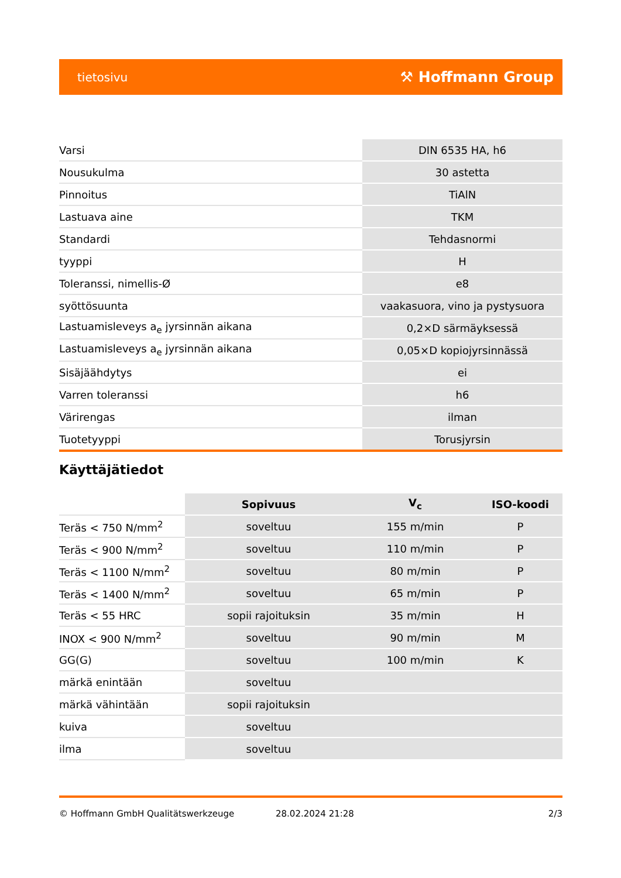tietosivu ⚒ Hoffmann Group
| Varsi | DIN 6535 HA, h6 |
| Nousukulma | 30 astetta |
| Pinnoitus | TiAlN |
| Lastuava aine | TKM |
| Standardi | Tehdasnormi |
| tyyppi | H |
| Toleranssi, nimellis-Ø | e8 |
| syöttösuunta | vaakasuora, vino ja pystysuora |
| Lastuamisleveys a<sub>e</sub> jyrsinnän aikana | 0,2×D särmäyksessä |
| Lastuamisleveys a<sub>e</sub> jyrsinnän aikana | 0,05×D kopiojyrsinnässä |
| Sisäjäähdytys | ei |
| Varren toleranssi | h6 |
| Värirengas | ilman |
| Tuotetyyppi | Torusjyrsin |
Käyttäjätiedot
| | Sopivuus | V<sub>c</sub> | ISO-koodi |
| --- | --- | --- | --- |
| Teräs < 750 N/mm<sup>2</sup> | soveltuu | 155 m/min | P |
| Teräs < 900 N/mm<sup>2</sup> | soveltuu | 110 m/min | P |
| Teräs < 1100 N/mm<sup>2</sup> | soveltuu | 80 m/min | P |
| Teräs < 1400 N/mm<sup>2</sup> | soveltuu | 65 m/min | P |
| Teräs < 55 HRC | sopii rajoituksin | 35 m/min | H |
| INOX < 900 N/mm<sup>2</sup> | soveltuu | 90 m/min | M |
| GG(G) | soveltuu | 100 m/min | K |
| märkä enintään | soveltuu | | |
| märkä vähintään | sopii rajoituksin | | |
| kuiva | soveltuu | | |
| ilma | soveltuu | | |
© Hoffmann GmbH Qualitätswerkzeuge 28.02.2024 21:28 2/3